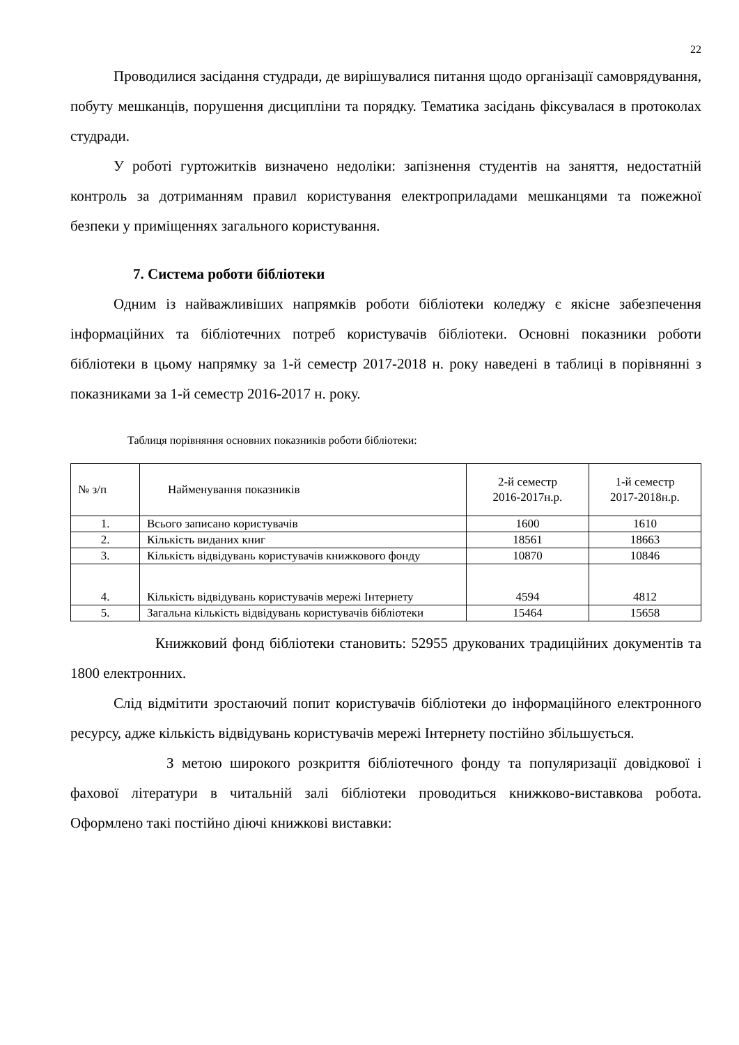22
Проводилися засідання студради, де вирішувалися питання щодо організації самоврядування, побуту мешканців, порушення дисципліни та порядку. Тематика засідань фіксувалася в протоколах студради.
У роботі гуртожитків визначено недоліки: запізнення студентів на заняття, недостатній контроль за дотриманням правил користування електроприладами мешканцями та пожежної безпеки у приміщеннях загального користування.
7. Система роботи бібліотеки
Одним із найважливіших напрямків роботи бібліотеки коледжу є якісне забезпечення інформаційних та бібліотечних потреб користувачів бібліотеки. Основні показники роботи бібліотеки в цьому напрямку за 1-й семестр 2017-2018 н. року наведені в таблиці в порівнянні з показниками за 1-й семестр 2016-2017 н. року.
Таблиця порівняння основних показників роботи бібліотеки:
| № з/п | Найменування показників | 2-й семестр 2016-2017н.р. | 1-й семестр 2017-2018н.р. |
| 1. | Всього записано користувачів | 1600 | 1610 |
| 2. | Кількість виданих книг | 18561 | 18663 |
| 3. | Кількість відвідувань користувачів книжкового фонду | 10870 | 10846 |
| 4. | Кількість відвідувань користувачів мережі Інтернету | 4594 | 4812 |
| 5. | Загальна кількість відвідувань користувачів бібліотеки | 15464 | 15658 |
Книжковий фонд бібліотеки становить: 52955 друкованих традиційних документів та 1800 електронних.
Слід відмітити зростаючий попит користувачів бібліотеки до інформаційного електронного ресурсу, адже кількість відвідувань користувачів мережі Інтернету постійно збільшується.
З метою широкого розкриття бібліотечного фонду та популяризації довідкової і фахової літератури в читальній залі бібліотеки проводиться книжково-виставкова робота. Оформлено такі постійно діючі книжкові виставки: